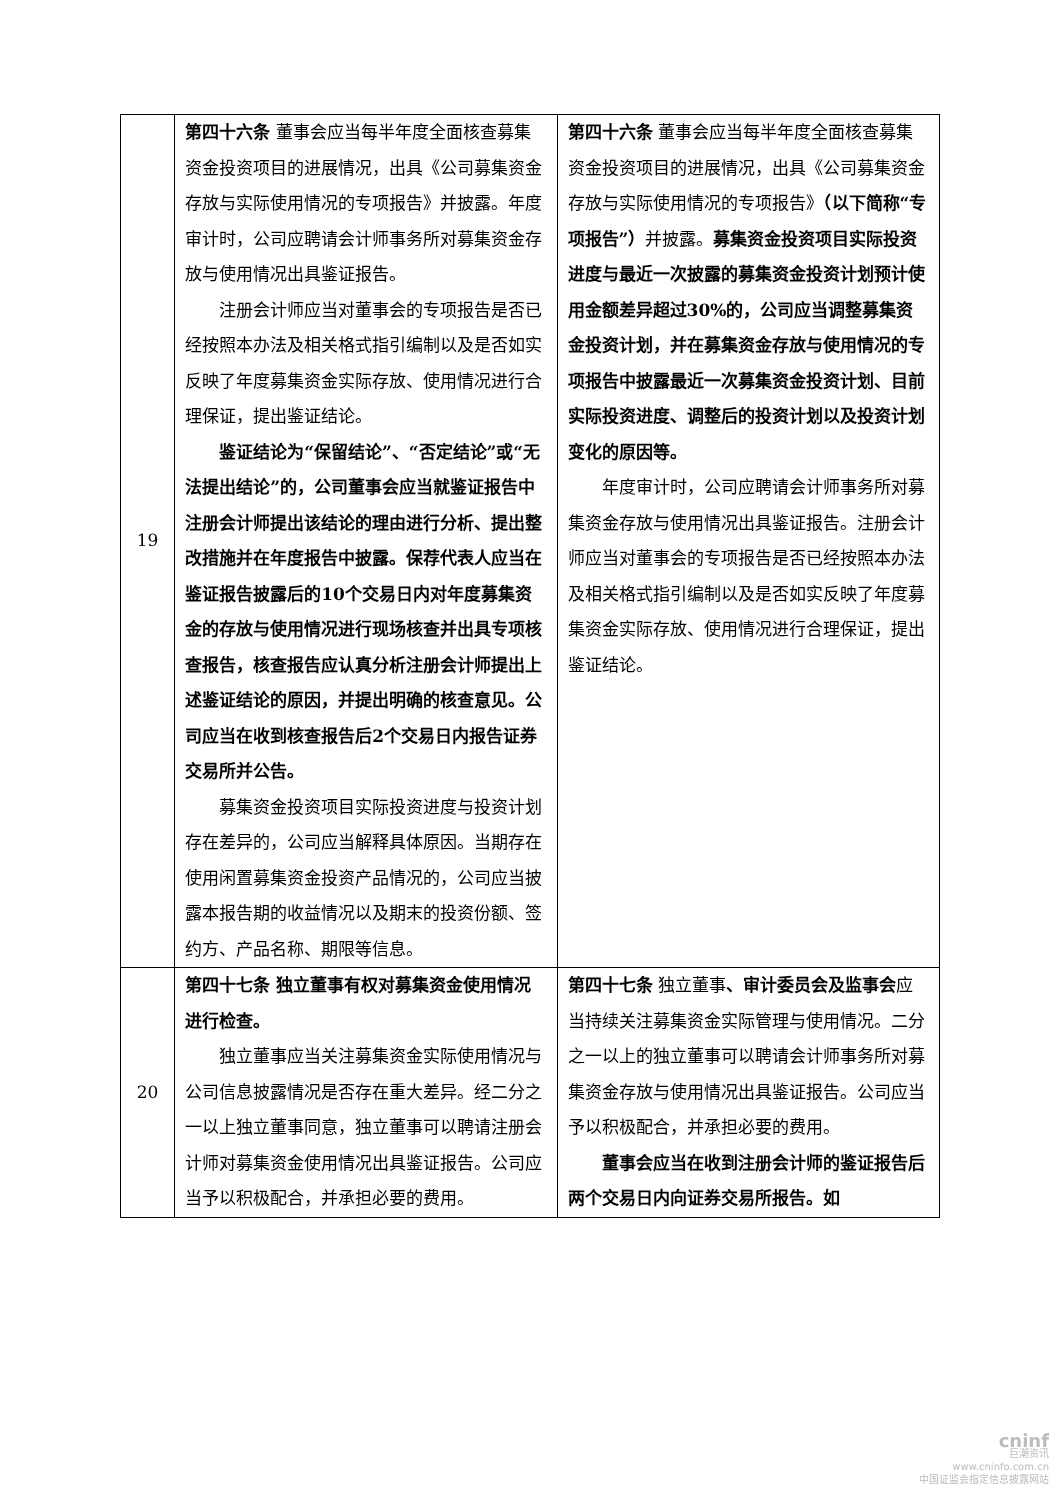| 19 | 第四十六条 董事会应当每半年度全面核查募集资金投资项目的进展情况，出具《公司募集资金存放与实际使用情况的专项报告》并披露。年度审计时，公司应聘请会计师事务所对募集资金存放与使用情况出具鉴证报告。 注册会计师应当对董事会的专项报告是否已经按照本办法及相关格式指引编制以及是否如实反映了年度募集资金实际存放、使用情况进行合理保证，提出鉴证结论。 鉴证结论为“保留结论”、“否定结论”或“无法提出结论”的，公司董事会应当就鉴证报告中注册会计师提出该结论的理由进行分析、提出整改措施并在年度报告中披露。保荐代表人应当在鉴证报告披露后的10个交易日内对年度募集资金的存放与使用情况进行现场核查并出具专项核查报告，核查报告应认真分析注册会计师提出上述鉴证结论的原因，并提出明确的核查意见。公司应当在收到核查报告后2个交易日内报告证券交易所并公告。 募集资金投资项目实际投资进度与投资计划存在差异的，公司应当解释具体原因。当期存在使用闲置募集资金投资产品情况的，公司应当披露本报告期的收益情况以及期末的投资份额、签约方、产品名称、期限等信息。 | 第四十六条 董事会应当每半年度全面核查募集资金投资项目的进展情况，出具《公司募集资金存放与实际使用情况的专项报告》 （以下简称“专项报告”） 并披露。 募集资金投资项目实际投资进度与最近一次披露的募集资金投资计划预计使用金额差异超过30%的，公司应当调整募集资金投资计划，并在募集资金存放与使用情况的专项报告中披露最近一次募集资金投资计划、目前实际投资进度、调整后的投资计划以及投资计划变化的原因等。 年度审计时，公司应聘请会计师事务所对募集资金存放与使用情况出具鉴证报告。注册会计师应当对董事会的专项报告是否已经按照本办法及相关格式指引编制以及是否如实反映了年度募集资金实际存放、使用情况进行合理保证，提出鉴证结论。 |
| 20 | 第四十七条 独立董事有权对募集资金使用情况进行检查。 独立董事应当关注募集资金实际使用情况与公司信息披露情况是否存在重大差异。经二分之一以上独立董事同意，独立董事可以聘请注册会计师对募集资金使用情况出具鉴证报告。公司应当予以积极配合，并承担必要的费用。 | 第四十七条 独立董事 、审计委员会及监事会 应当持续关注募集资金实际管理与使用情况。二分之一以上的独立董事可以聘请会计师事务所对募集资金存放与使用情况出具鉴证报告。公司应当予以积极配合，并承担必要的费用。 董事会应当在收到注册会计师的鉴证报告后两个交易日内向证券交易所报告。如 |
cninf
巨潮资讯
www.cninfo.com.cn
中国证监会指定信息披露网站